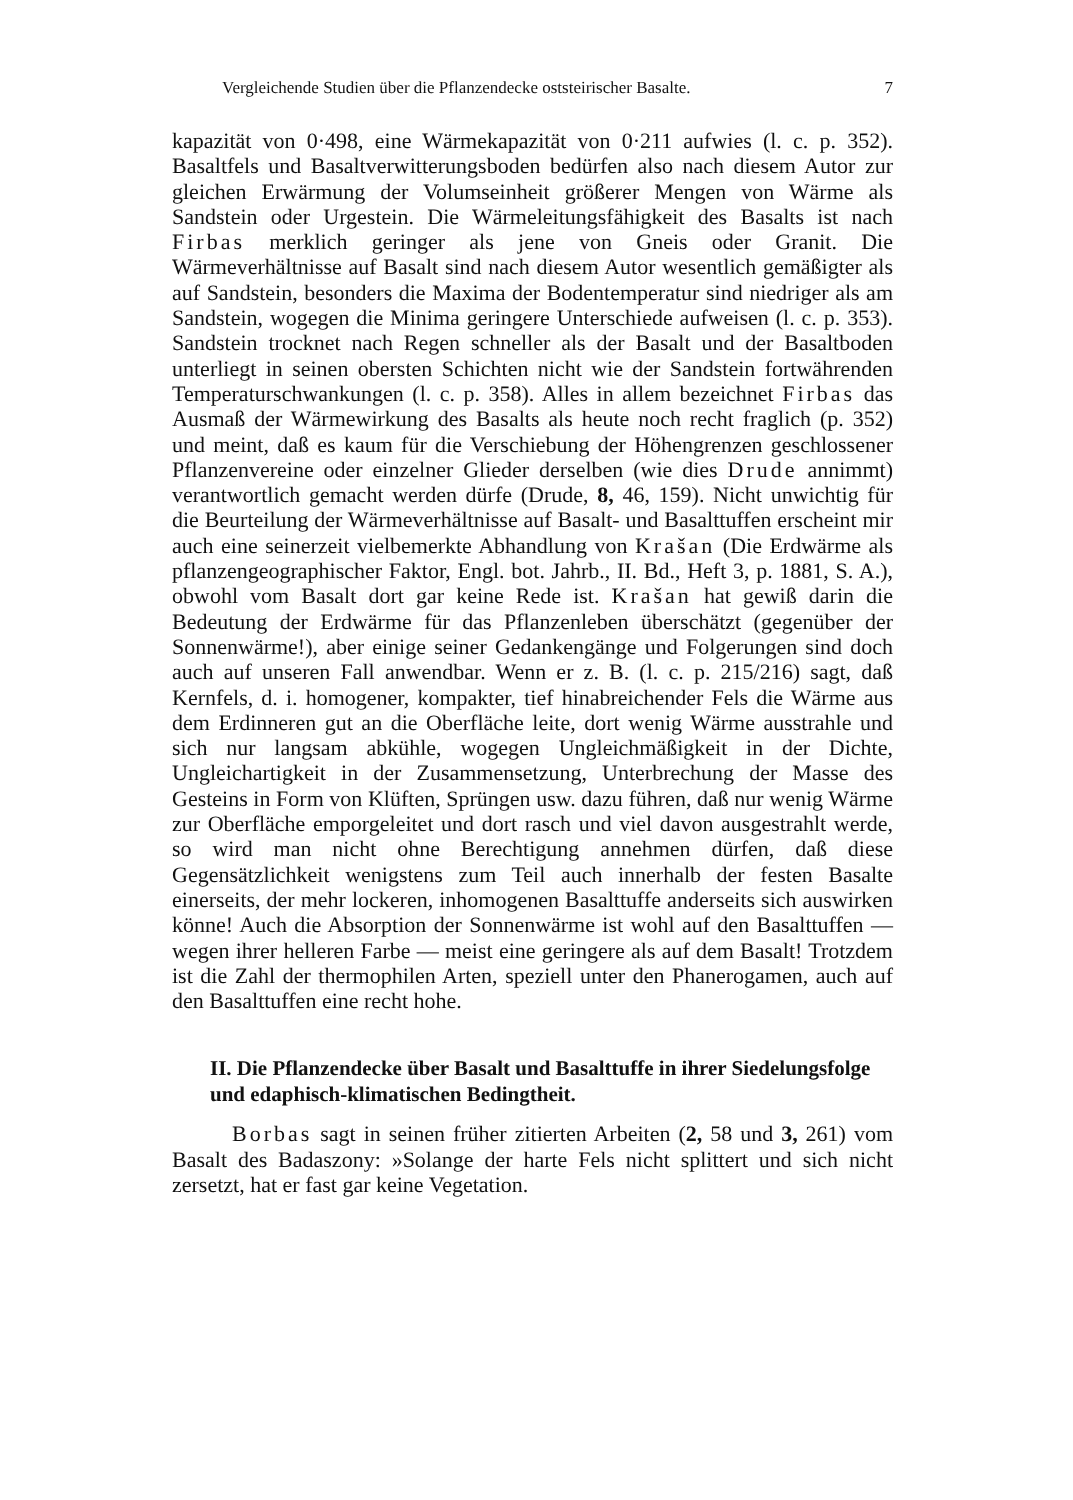Vergleichende Studien über die Pflanzendecke oststeirischer Basalte. 7
kapazität von 0·498, eine Wärmekapazität von 0·211 aufwies (l. c. p. 352). Basaltfels und Basaltverwitterungsboden bedürfen also nach diesem Autor zur gleichen Erwärmung der Volumseinheit größerer Mengen von Wärme als Sandstein oder Urgestein. Die Wärmeleitungsfähigkeit des Basalts ist nach Firbas merklich geringer als jene von Gneis oder Granit. Die Wärmeverhältnisse auf Basalt sind nach diesem Autor wesentlich gemäßigter als auf Sandstein, besonders die Maxima der Bodentemperatur sind niedriger als am Sandstein, wogegen die Minima geringere Unterschiede aufweisen (l. c. p. 353). Sandstein trocknet nach Regen schneller als der Basalt und der Basaltboden unterliegt in seinen obersten Schichten nicht wie der Sandstein fortwährenden Temperaturschwankungen (l. c. p. 358). Alles in allem bezeichnet Firbas das Ausmaß der Wärmewirkung des Basalts als heute noch recht fraglich (p. 352) und meint, daß es kaum für die Verschiebung der Höhengrenzen geschlossener Pflanzenvereine oder einzelner Glieder derselben (wie dies Drude annimmt) verantwortlich gemacht werden dürfe (Drude, 8, 46, 159). Nicht unwichtig für die Beurteilung der Wärmeverhältnisse auf Basalt- und Basalttuffen erscheint mir auch eine seinerzeit vielbemerkte Abhandlung von Krašan (Die Erdwärme als pflanzengeographischer Faktor, Engl. bot. Jahrb., II. Bd., Heft 3, p. 1881, S. A.), obwohl vom Basalt dort gar keine Rede ist. Krašan hat gewiß darin die Bedeutung der Erdwärme für das Pflanzenleben überschätzt (gegenüber der Sonnenwärme!), aber einige seiner Gedankengänge und Folgerungen sind doch auch auf unseren Fall anwendbar. Wenn er z. B. (l. c. p. 215/216) sagt, daß Kernfels, d. i. homogener, kompakter, tief hinabreichender Fels die Wärme aus dem Erdinneren gut an die Oberfläche leite, dort wenig Wärme ausstrahle und sich nur langsam abkühle, wogegen Ungleichmäßigkeit in der Dichte, Ungleichartigkeit in der Zusammensetzung, Unterbrechung der Masse des Gesteins in Form von Klüften, Sprüngen usw. dazu führen, daß nur wenig Wärme zur Oberfläche emporgeleitet und dort rasch und viel davon ausgestrahlt werde, so wird man nicht ohne Berechtigung annehmen dürfen, daß diese Gegensätzlichkeit wenigstens zum Teil auch innerhalb der festen Basalte einerseits, der mehr lockeren, inhomogenen Basalttuffe anderseits sich auswirken könne! Auch die Absorption der Sonnenwärme ist wohl auf den Basalttuffen — wegen ihrer helleren Farbe — meist eine geringere als auf dem Basalt! Trotzdem ist die Zahl der thermophilen Arten, speziell unter den Phanerogamen, auch auf den Basalttuffen eine recht hohe.
II. Die Pflanzendecke über Basalt und Basalttuffe in ihrer Siedelungsfolge und edaphisch-klimatischen Bedingtheit.
Borbas sagt in seinen früher zitierten Arbeiten (2, 58 und 3, 261) vom Basalt des Badaszony: »Solange der harte Fels nicht splittert und sich nicht zersetzt, hat er fast gar keine Vegetation.